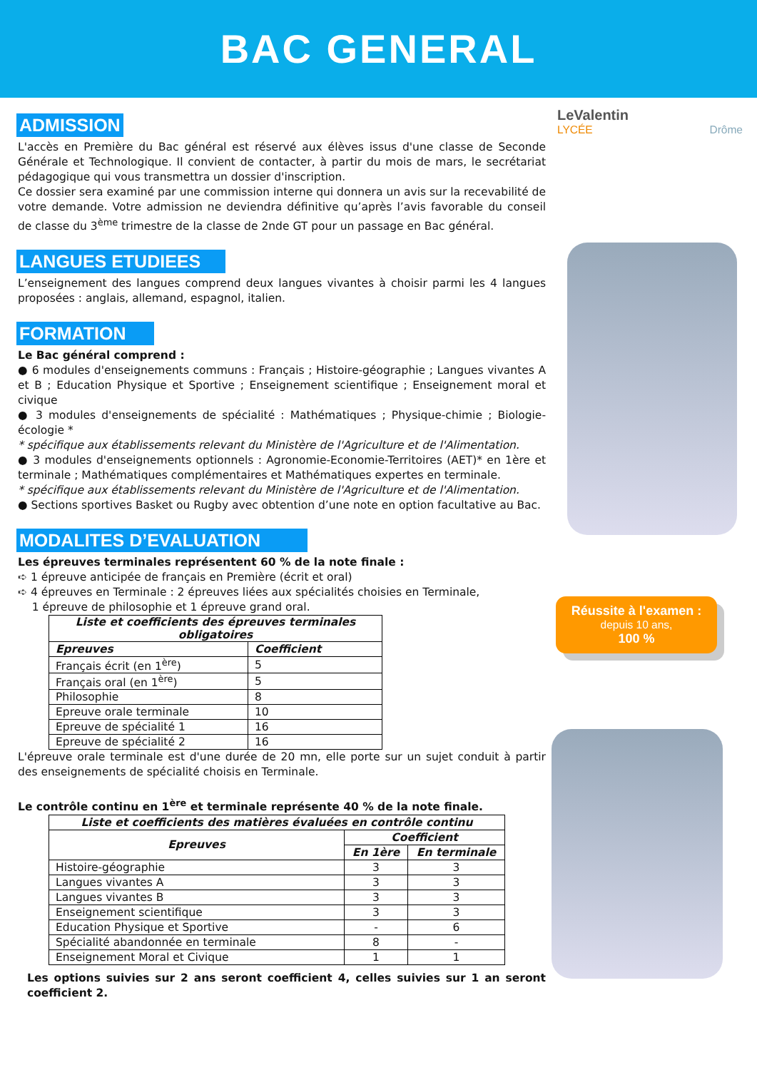BAC GENERAL
LeValentin
LYCÉE Drôme
Réussite à l'examen :
depuis 10 ans,
100 %
ADMISSION
L'accès en Première du Bac général est réservé aux élèves issus d'une classe de Seconde Générale et Technologique. Il convient de contacter, à partir du mois de mars, le secrétariat pédagogique qui vous transmettra un dossier d'inscription.
Ce dossier sera examiné par une commission interne qui donnera un avis sur la recevabilité de votre demande. Votre admission ne deviendra définitive qu’après l’avis favorable du conseil de classe du 3<sup>ème</sup> trimestre de la classe de 2nde GT pour un passage en Bac général.
LANGUES ETUDIEES
L’enseignement des langues comprend deux langues vivantes à choisir parmi les 4 langues proposées : anglais, allemand, espagnol, italien.
FORMATION
Le Bac général comprend :
● 6 modules d'enseignements communs : Français ; Histoire-géographie ; Langues vivantes A et B ; Education Physique et Sportive ; Enseignement scientifique ; Enseignement moral et civique
● 3 modules d'enseignements de spécialité : Mathématiques ; Physique-chimie ; Biologie-écologie *
* spécifique aux établissements relevant du Ministère de l'Agriculture et de l'Alimentation.
● 3 modules d'enseignements optionnels : Agronomie-Economie-Territoires (AET)* en 1ère et terminale ; Mathématiques complémentaires et Mathématiques expertes en terminale.
* spécifique aux établissements relevant du Ministère de l'Agriculture et de l'Alimentation.
● Sections sportives Basket ou Rugby avec obtention d’une note en option facultative au Bac.
MODALITES D’EVALUATION
Les épreuves terminales représentent 60 % de la note finale :
➪ 1 épreuve anticipée de français en Première (écrit et oral)
➪ 4 épreuves en Terminale : 2 épreuves liées aux spécialités choisies en Terminale,
1 épreuve de philosophie et 1 épreuve grand oral.
| Liste et coefficients des épreuves terminales obligatoires | |
| --- | --- |
| Epreuves | Coefficient |
| Français écrit (en 1<sup>ère</sup>) | 5 |
| Français oral (en 1<sup>ère</sup>) | 5 |
| Philosophie | 8 |
| Epreuve orale terminale | 10 |
| Epreuve de spécialité 1 | 16 |
| Epreuve de spécialité 2 | 16 |
L'épreuve orale terminale est d'une durée de 20 mn, elle porte sur un sujet conduit à partir des enseignements de spécialité choisis en Terminale.
Le contrôle continu en 1<sup>ère</sup> et terminale représente 40 % de la note finale.
| Liste et coefficients des matières évaluées en contrôle continu | | |
| --- | --- | --- |
| Epreuves | Coefficient | |
| | En 1ère | En terminale |
| Histoire-géographie | 3 | 3 |
| Langues vivantes A | 3 | 3 |
| Langues vivantes B | 3 | 3 |
| Enseignement scientifique | 3 | 3 |
| Education Physique et Sportive | - | 6 |
| Spécialité abandonnée en terminale | 8 | - |
| Enseignement Moral et Civique | 1 | 1 |
Les options suivies sur 2 ans seront coefficient 4, celles suivies sur 1 an seront coefficient 2.